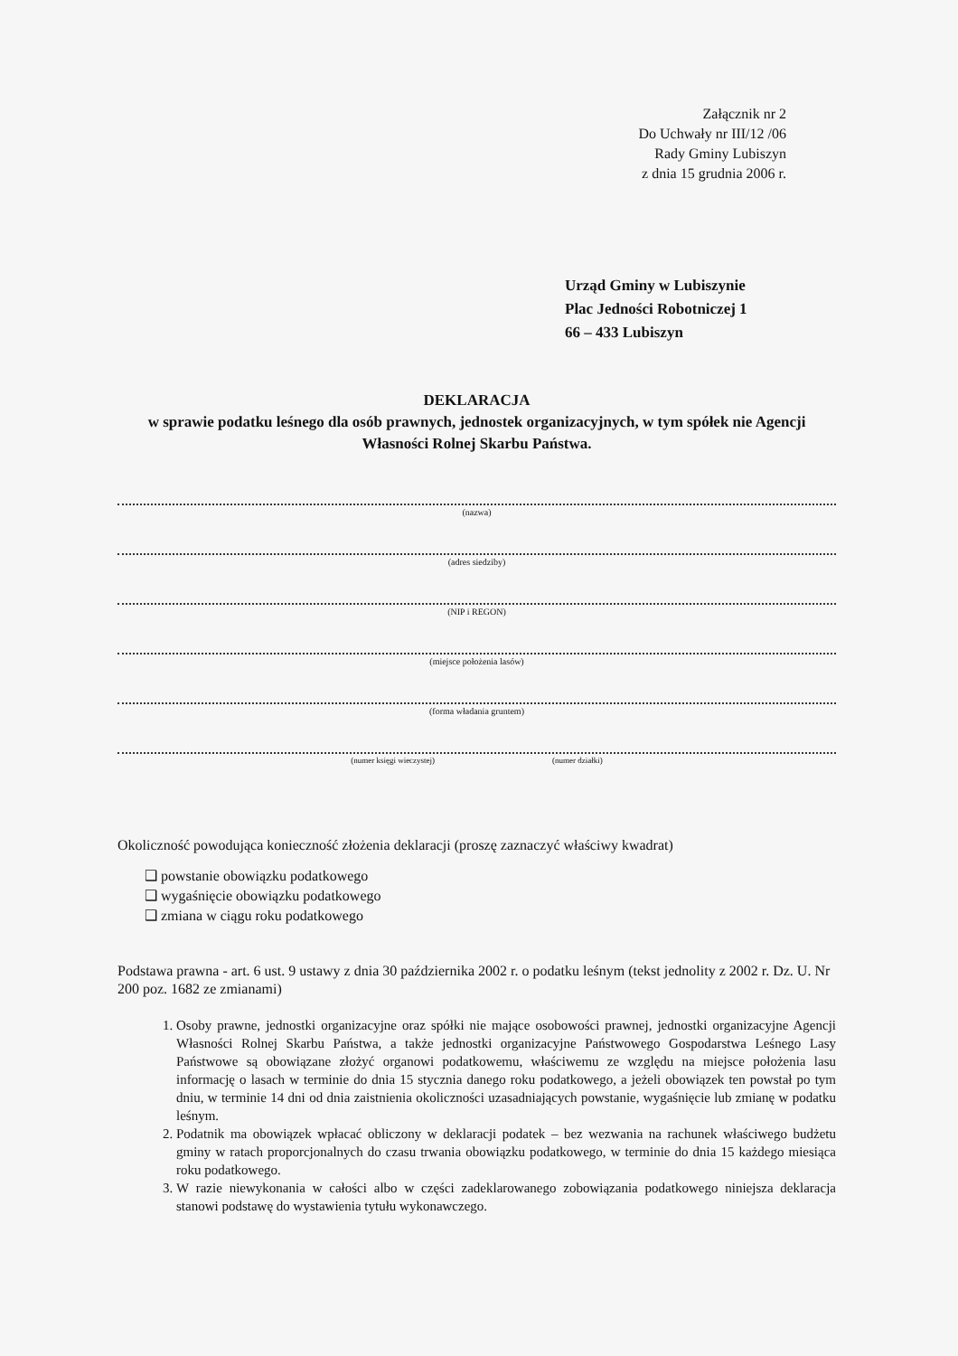Załącznik nr 2
Do Uchwały nr III/12 /06
Rady Gminy Lubiszyn
z dnia 15 grudnia 2006 r.
Urząd Gminy w Lubiszynie
Plac Jedności Robotniczej 1
66 – 433 Lubiszyn
DEKLARACJA
w sprawie podatku leśnego dla osób prawnych, jednostek organizacyjnych, w tym spółek nie Agencji Własności Rolnej Skarbu Państwa.
(nazwa)
(adres siedziby)
(NIP i REGON)
(miejsce położenia lasów)
(forma władania gruntem)
(numer księgi wieczystej) (numer działki)
Okoliczność powodująca konieczność złożenia deklaracji (proszę zaznaczyć właściwy kwadrat)
❑ powstanie obowiązku podatkowego
❑ wygaśnięcie obowiązku podatkowego
❑ zmiana w ciągu roku podatkowego
Podstawa prawna - art. 6 ust. 9 ustawy z dnia 30 października 2002 r. o podatku leśnym (tekst jednolity z 2002 r. Dz. U. Nr 200 poz. 1682 ze zmianami)
1. Osoby prawne, jednostki organizacyjne oraz spółki nie mające osobowości prawnej, jednostki organizacyjne Agencji Własności Rolnej Skarbu Państwa, a także jednostki organizacyjne Państwowego Gospodarstwa Leśnego Lasy Państwowe są obowiązane złożyć organowi podatkowemu, właściwemu ze względu na miejsce położenia lasu informację o lasach w terminie do dnia 15 stycznia danego roku podatkowego, a jeżeli obowiązek ten powstał po tym dniu, w terminie 14 dni od dnia zaistnienia okoliczności uzasadniających powstanie, wygaśnięcie lub zmianę w podatku leśnym.
2. Podatnik ma obowiązek wpłacać obliczony w deklaracji podatek – bez wezwania na rachunek właściwego budżetu gminy w ratach proporcjonalnych do czasu trwania obowiązku podatkowego, w terminie do dnia 15 każdego miesiąca roku podatkowego.
3. W razie niewykonania w całości albo w części zadeklarowanego zobowiązania podatkowego niniejsza deklaracja stanowi podstawę do wystawienia tytułu wykonawczego.